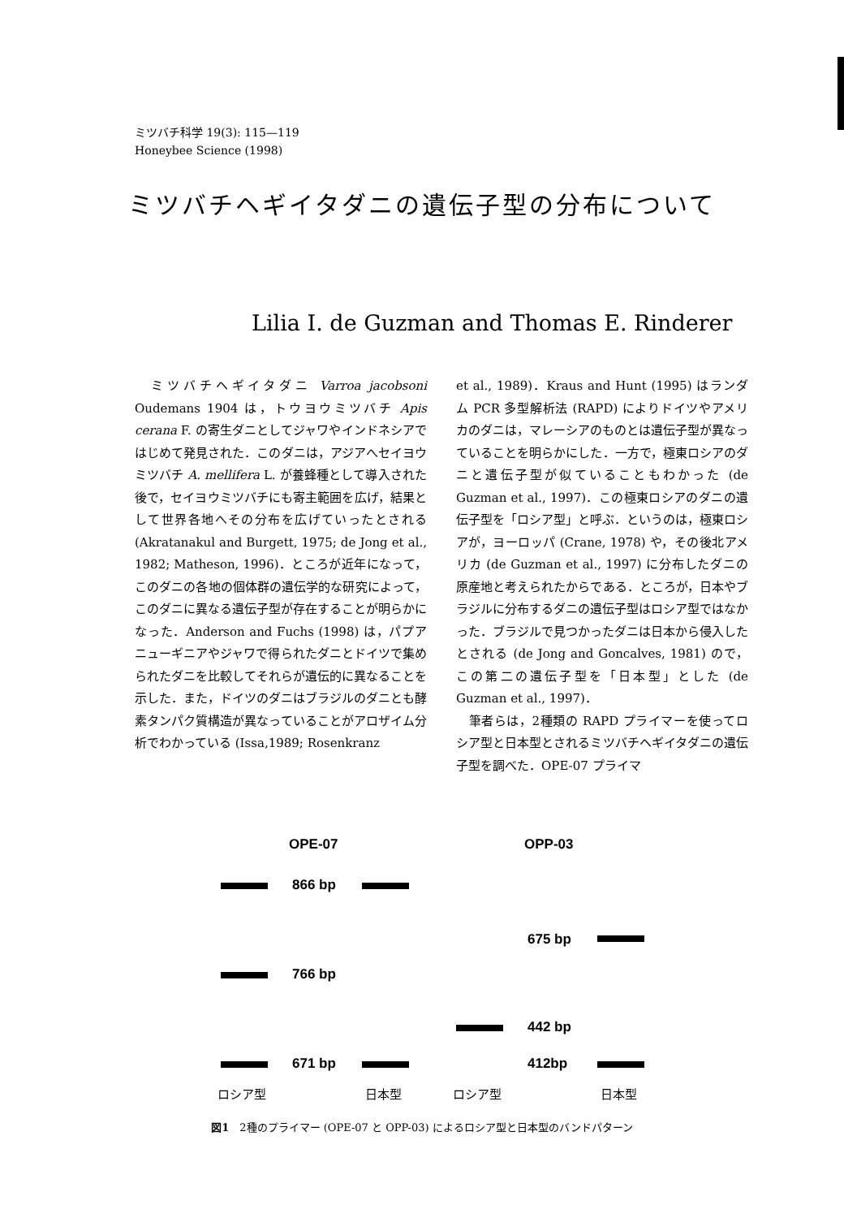ミツバチ科学 19(3): 115—119
Honeybee Science (1998)
ミツバチヘギイタダニの遺伝子型の分布について
Lilia I. de Guzman and Thomas E. Rinderer
　ミツバチヘギイタダニ Varroa jacobsoni Oudemans 1904 は，トウヨウミツバチ Apis cerana F. の寄生ダニとしてジャワやインドネシアではじめて発見された．このダニは，アジアへセイヨウミツバチ A. mellifera L. が養蜂種として導入された後で，セイヨウミツバチにも寄主範囲を広げ，結果として世界各地へその分布を広げていったとされる (Akratanakul and Burgett, 1975; de Jong et al., 1982; Matheson, 1996)．ところが近年になって，このダニの各地の個体群の遺伝学的な研究によって，このダニに異なる遺伝子型が存在することが明らかになった．Anderson and Fuchs (1998) は，パプアニューギニアやジャワで得られたダニとドイツで集められたダニを比較してそれらが遺伝的に異なることを示した．また，ドイツのダニはブラジルのダニとも酵素タンパク質構造が異なっていることがアロザイム分析でわかっている (Issa,1989; Rosenkranz
et al., 1989)．Kraus and Hunt (1995) はランダム PCR 多型解析法 (RAPD) によりドイツやアメリカのダニは，マレーシアのものとは遺伝子型が異なっていることを明らかにした．一方で，極東ロシアのダニと遺伝子型が似ていることもわかった (de Guzman et al., 1997)．この極東ロシアのダニの遺伝子型を「ロシア型」と呼ぶ．というのは，極東ロシアが，ヨーロッパ (Crane, 1978) や，その後北アメリカ (de Guzman et al., 1997) に分布したダニの原産地と考えられたからである．ところが，日本やブラジルに分布するダニの遺伝子型はロシア型ではなかった．ブラジルで見つかったダニは日本から侵入したとされる (de Jong and Goncalves, 1981) ので，この第二の遺伝子型を「日本型」とした (de Guzman et al., 1997)．
　筆者らは，2種類の RAPD プライマーを使ってロシア型と日本型とされるミツバチヘギイタダニの遺伝子型を調べた．OPE-07 プライマ
OPE-07 OPP-03
866 bp
675 bp
766 bp
442 bp
671 bp 412bp
ロシア型 日本型 ロシア型 日本型
図1　2種のプライマー (OPE-07 と OPP-03) によるロシア型と日本型のバンドパターン